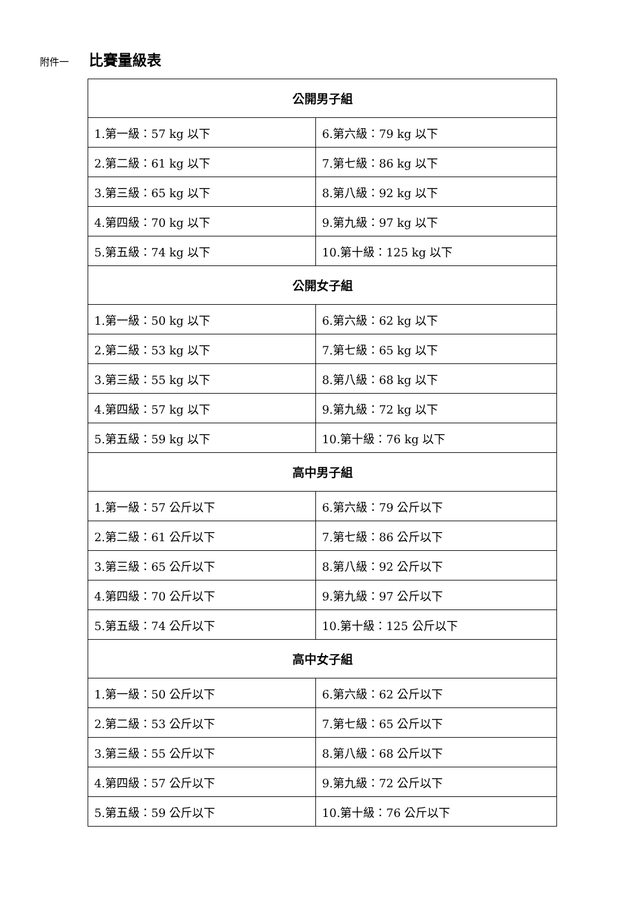附件一 比賽量級表
| 公開男子組 | |
| --- | --- |
| 1.第一級：57 kg 以下 | 6.第六級：79 kg 以下 |
| 2.第二級：61 kg 以下 | 7.第七級：86 kg 以下 |
| 3.第三級：65 kg 以下 | 8.第八級：92 kg 以下 |
| 4.第四級：70 kg 以下 | 9.第九級：97 kg 以下 |
| 5.第五級：74 kg 以下 | 10.第十級：125 kg 以下 |
| 公開女子組 | |
| 1.第一級：50 kg 以下 | 6.第六級：62 kg 以下 |
| 2.第二級：53 kg 以下 | 7.第七級：65 kg 以下 |
| 3.第三級：55 kg 以下 | 8.第八級：68 kg 以下 |
| 4.第四級：57 kg 以下 | 9.第九級：72 kg 以下 |
| 5.第五級：59 kg 以下 | 10.第十級：76 kg 以下 |
| 高中男子組 | |
| 1.第一級：57 公斤以下 | 6.第六級：79 公斤以下 |
| 2.第二級：61 公斤以下 | 7.第七級：86 公斤以下 |
| 3.第三級：65 公斤以下 | 8.第八級：92 公斤以下 |
| 4.第四級：70 公斤以下 | 9.第九級：97 公斤以下 |
| 5.第五級：74 公斤以下 | 10.第十級：125 公斤以下 |
| 高中女子組 | |
| 1.第一級：50 公斤以下 | 6.第六級：62 公斤以下 |
| 2.第二級：53 公斤以下 | 7.第七級：65 公斤以下 |
| 3.第三級：55 公斤以下 | 8.第八級：68 公斤以下 |
| 4.第四級：57 公斤以下 | 9.第九級：72 公斤以下 |
| 5.第五級：59 公斤以下 | 10.第十級：76 公斤以下 |